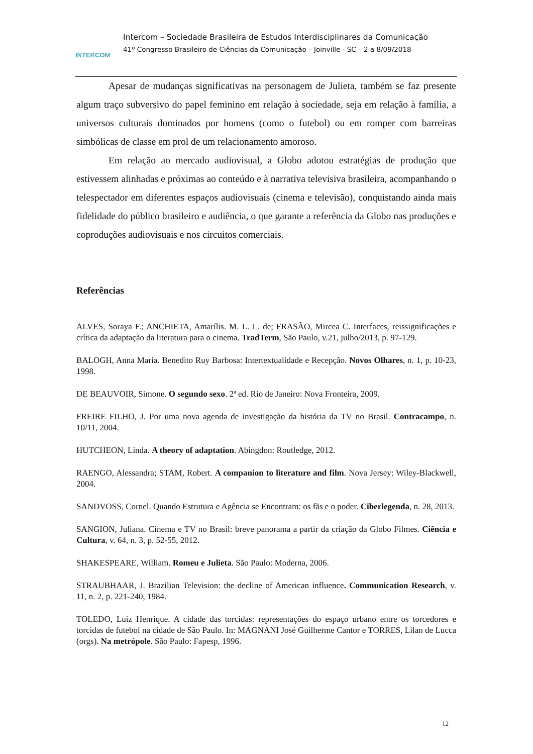INTERCOM
Intercom – Sociedade Brasileira de Estudos Interdisciplinares da Comunicação
41º Congresso Brasileiro de Ciências da Comunicação – Joinville - SC – 2 a 8/09/2018
Apesar de mudanças significativas na personagem de Julieta, também se faz presente algum traço subversivo do papel feminino em relação à sociedade, seja em relação à família, a universos culturais dominados por homens (como o futebol) ou em romper com barreiras simbólicas de classe em prol de um relacionamento amoroso.
Em relação ao mercado audiovisual, a Globo adotou estratégias de produção que estivessem alinhadas e próximas ao conteúdo e à narrativa televisiva brasileira, acompanhando o telespectador em diferentes espaços audiovisuais (cinema e televisão), conquistando ainda mais fidelidade do público brasileiro e audiência, o que garante a referência da Globo nas produções e coproduções audiovisuais e nos circuitos comerciais.
Referências
ALVES, Soraya F.; ANCHIETA, Amarílis. M. L. L. de; FRASÃO, Mircea C. Interfaces, reissignificações e crítica da adaptação da literatura para o cinema. TradTerm, São Paulo, v.21, julho/2013, p. 97-129.
BALOGH, Anna Maria. Benedito Ruy Barbosa: Intertextualidade e Recepção. Novos Olhares, n. 1, p. 10-23, 1998.
DE BEAUVOIR, Simone. O segundo sexo. 2ª ed. Rio de Janeiro: Nova Fronteira, 2009.
FREIRE FILHO, J. Por uma nova agenda de investigação da história da TV no Brasil. Contracampo, n. 10/11, 2004.
HUTCHEON, Linda. A theory of adaptation. Abingdon: Routledge, 2012.
RAENGO, Alessandra; STAM, Robert. A companion to literature and film. Nova Jersey: Wiley-Blackwell, 2004.
SANDVOSS, Cornel. Quando Estrutura e Agência se Encontram: os fãs e o poder. Ciberlegenda, n. 28, 2013.
SANGION, Juliana. Cinema e TV no Brasil: breve panorama a partir da criação da Globo Filmes. Ciência e Cultura, v. 64, n. 3, p. 52-55, 2012.
SHAKESPEARE, William. Romeu e Julieta. São Paulo: Moderna, 2006.
STRAUBHAAR, J. Brazilian Television: the decline of American influence. Communication Research, v. 11, n. 2, p. 221-240, 1984.
TOLEDO, Luiz Henrique. A cidade das torcidas: representações do espaço urbano entre os torcedores e torcidas de futebol na cidade de São Paulo. In: MAGNANI José Guilherme Cantor e TORRES, Lilan de Lucca (orgs). Na metrópole. São Paulo: Fapesp, 1996.
12